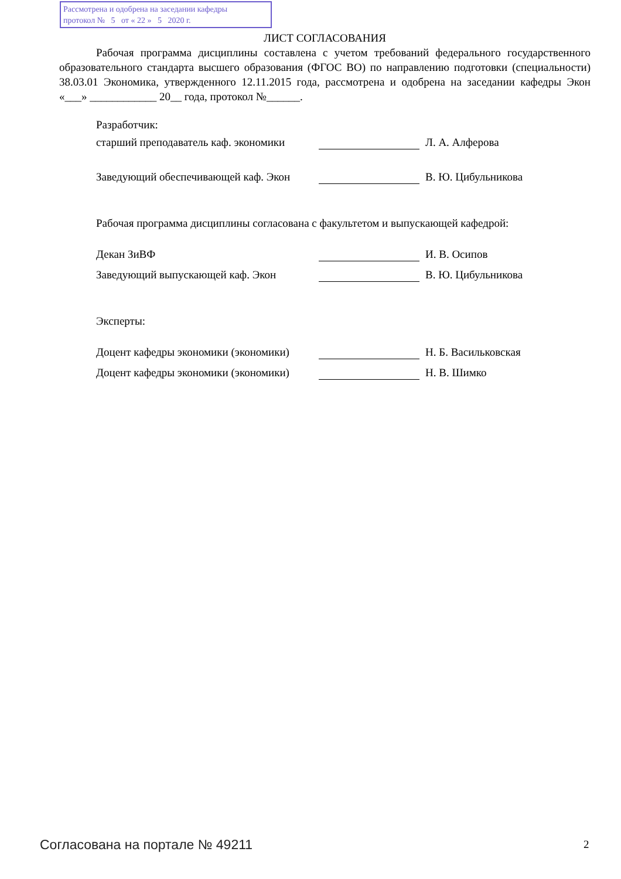Рассмотрена и одобрена на заседании кафедры
протокол № 5 от « 22 » 5 2020 г.
ЛИСТ СОГЛАСОВАНИЯ
Рабочая программа дисциплины составлена с учетом требований федерального государственного образовательного стандарта высшего образования (ФГОС ВО) по направлению подготовки (специальности) 38.03.01 Экономика, утвержденного 12.11.2015 года, рассмотрена и одобрена на заседании кафедры Экон «___» ____________ 20__ года, протокол №______.
Разработчик:
старший преподаватель каф. экономики
Л. А. Алферова
Заведующий обеспечивающей каф. Экон
В. Ю. Цибульникова
Рабочая программа дисциплины согласована с факультетом и выпускающей кафедрой:
Декан ЗиВФ
И. В. Осипов
Заведующий выпускающей каф. Экон
В. Ю. Цибульникова
Эксперты:
Доцент кафедры экономики (экономики)
Н. Б. Васильковская
Доцент кафедры экономики (экономики)
Н. В. Шимко
Согласована на портале № 49211 2